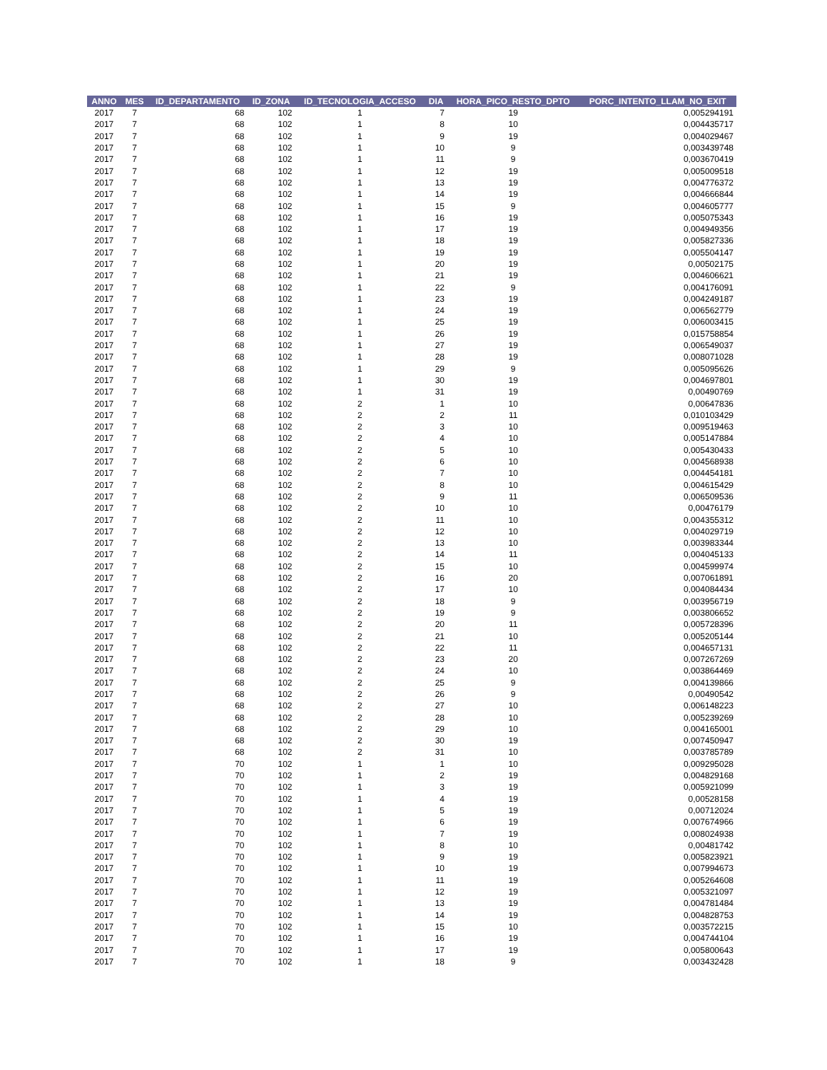| ANNO | MES | ID_DEPARTAMENTO | ID_ZONA | ID_TECNOLOGIA_ACCESO | DIA | HORA_PICO_RESTO_DPTO | PORC_INTENTO_LLAM_NO_EXIT |
| --- | --- | --- | --- | --- | --- | --- | --- |
| 2017 | 7 | 68 | 102 | 1 | 7 | 19 | 0,005294191 |
| 2017 | 7 | 68 | 102 | 1 | 8 | 10 | 0,004435717 |
| 2017 | 7 | 68 | 102 | 1 | 9 | 19 | 0,004029467 |
| 2017 | 7 | 68 | 102 | 1 | 10 | 9 | 0,003439748 |
| 2017 | 7 | 68 | 102 | 1 | 11 | 9 | 0,003670419 |
| 2017 | 7 | 68 | 102 | 1 | 12 | 19 | 0,005009518 |
| 2017 | 7 | 68 | 102 | 1 | 13 | 19 | 0,004776372 |
| 2017 | 7 | 68 | 102 | 1 | 14 | 19 | 0,004666844 |
| 2017 | 7 | 68 | 102 | 1 | 15 | 9 | 0,004605777 |
| 2017 | 7 | 68 | 102 | 1 | 16 | 19 | 0,005075343 |
| 2017 | 7 | 68 | 102 | 1 | 17 | 19 | 0,004949356 |
| 2017 | 7 | 68 | 102 | 1 | 18 | 19 | 0,005827336 |
| 2017 | 7 | 68 | 102 | 1 | 19 | 19 | 0,005504147 |
| 2017 | 7 | 68 | 102 | 1 | 20 | 19 | 0,00502175 |
| 2017 | 7 | 68 | 102 | 1 | 21 | 19 | 0,004606621 |
| 2017 | 7 | 68 | 102 | 1 | 22 | 9 | 0,004176091 |
| 2017 | 7 | 68 | 102 | 1 | 23 | 19 | 0,004249187 |
| 2017 | 7 | 68 | 102 | 1 | 24 | 19 | 0,006562779 |
| 2017 | 7 | 68 | 102 | 1 | 25 | 19 | 0,006003415 |
| 2017 | 7 | 68 | 102 | 1 | 26 | 19 | 0,015758854 |
| 2017 | 7 | 68 | 102 | 1 | 27 | 19 | 0,006549037 |
| 2017 | 7 | 68 | 102 | 1 | 28 | 19 | 0,008071028 |
| 2017 | 7 | 68 | 102 | 1 | 29 | 9 | 0,005095626 |
| 2017 | 7 | 68 | 102 | 1 | 30 | 19 | 0,004697801 |
| 2017 | 7 | 68 | 102 | 1 | 31 | 19 | 0,00490769 |
| 2017 | 7 | 68 | 102 | 2 | 1 | 10 | 0,00647836 |
| 2017 | 7 | 68 | 102 | 2 | 2 | 11 | 0,010103429 |
| 2017 | 7 | 68 | 102 | 2 | 3 | 10 | 0,009519463 |
| 2017 | 7 | 68 | 102 | 2 | 4 | 10 | 0,005147884 |
| 2017 | 7 | 68 | 102 | 2 | 5 | 10 | 0,005430433 |
| 2017 | 7 | 68 | 102 | 2 | 6 | 10 | 0,004568938 |
| 2017 | 7 | 68 | 102 | 2 | 7 | 10 | 0,004454181 |
| 2017 | 7 | 68 | 102 | 2 | 8 | 10 | 0,004615429 |
| 2017 | 7 | 68 | 102 | 2 | 9 | 11 | 0,006509536 |
| 2017 | 7 | 68 | 102 | 2 | 10 | 10 | 0,00476179 |
| 2017 | 7 | 68 | 102 | 2 | 11 | 10 | 0,004355312 |
| 2017 | 7 | 68 | 102 | 2 | 12 | 10 | 0,004029719 |
| 2017 | 7 | 68 | 102 | 2 | 13 | 10 | 0,003983344 |
| 2017 | 7 | 68 | 102 | 2 | 14 | 11 | 0,004045133 |
| 2017 | 7 | 68 | 102 | 2 | 15 | 10 | 0,004599974 |
| 2017 | 7 | 68 | 102 | 2 | 16 | 20 | 0,007061891 |
| 2017 | 7 | 68 | 102 | 2 | 17 | 10 | 0,004084434 |
| 2017 | 7 | 68 | 102 | 2 | 18 | 9 | 0,003956719 |
| 2017 | 7 | 68 | 102 | 2 | 19 | 9 | 0,003806652 |
| 2017 | 7 | 68 | 102 | 2 | 20 | 11 | 0,005728396 |
| 2017 | 7 | 68 | 102 | 2 | 21 | 10 | 0,005205144 |
| 2017 | 7 | 68 | 102 | 2 | 22 | 11 | 0,004657131 |
| 2017 | 7 | 68 | 102 | 2 | 23 | 20 | 0,007267269 |
| 2017 | 7 | 68 | 102 | 2 | 24 | 10 | 0,003864469 |
| 2017 | 7 | 68 | 102 | 2 | 25 | 9 | 0,004139866 |
| 2017 | 7 | 68 | 102 | 2 | 26 | 9 | 0,00490542 |
| 2017 | 7 | 68 | 102 | 2 | 27 | 10 | 0,006148223 |
| 2017 | 7 | 68 | 102 | 2 | 28 | 10 | 0,005239269 |
| 2017 | 7 | 68 | 102 | 2 | 29 | 10 | 0,004165001 |
| 2017 | 7 | 68 | 102 | 2 | 30 | 19 | 0,007450947 |
| 2017 | 7 | 68 | 102 | 2 | 31 | 10 | 0,003785789 |
| 2017 | 7 | 70 | 102 | 1 | 1 | 10 | 0,009295028 |
| 2017 | 7 | 70 | 102 | 1 | 2 | 19 | 0,004829168 |
| 2017 | 7 | 70 | 102 | 1 | 3 | 19 | 0,005921099 |
| 2017 | 7 | 70 | 102 | 1 | 4 | 19 | 0,00528158 |
| 2017 | 7 | 70 | 102 | 1 | 5 | 19 | 0,00712024 |
| 2017 | 7 | 70 | 102 | 1 | 6 | 19 | 0,007674966 |
| 2017 | 7 | 70 | 102 | 1 | 7 | 19 | 0,008024938 |
| 2017 | 7 | 70 | 102 | 1 | 8 | 10 | 0,00481742 |
| 2017 | 7 | 70 | 102 | 1 | 9 | 19 | 0,005823921 |
| 2017 | 7 | 70 | 102 | 1 | 10 | 19 | 0,007994673 |
| 2017 | 7 | 70 | 102 | 1 | 11 | 19 | 0,005264608 |
| 2017 | 7 | 70 | 102 | 1 | 12 | 19 | 0,005321097 |
| 2017 | 7 | 70 | 102 | 1 | 13 | 19 | 0,004781484 |
| 2017 | 7 | 70 | 102 | 1 | 14 | 19 | 0,004828753 |
| 2017 | 7 | 70 | 102 | 1 | 15 | 10 | 0,003572215 |
| 2017 | 7 | 70 | 102 | 1 | 16 | 19 | 0,004744104 |
| 2017 | 7 | 70 | 102 | 1 | 17 | 19 | 0,005800643 |
| 2017 | 7 | 70 | 102 | 1 | 18 | 9 | 0,003432428 |